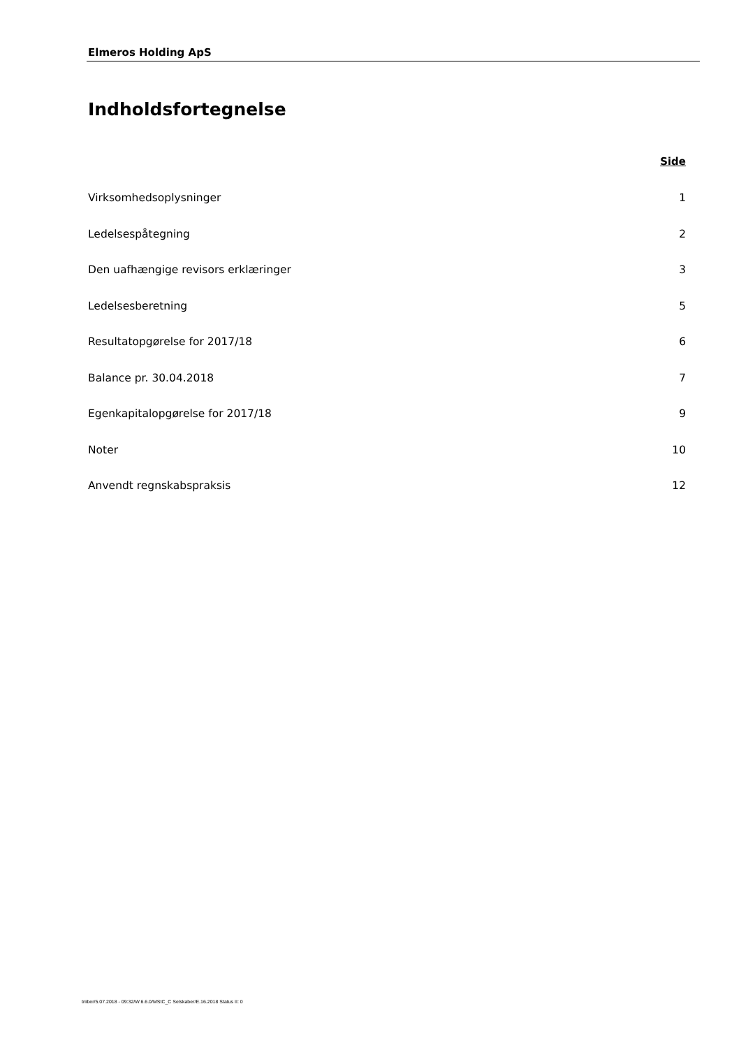Elmeros Holding ApS
Indholdsfortegnelse
Side
Virksomhedsoplysninger 1
Ledelsespåtegning 2
Den uafhængige revisors erklæringer 3
Ledelsesberetning 5
Resultatopgørelse for 2017/18 6
Balance pr. 30.04.2018 7
Egenkapitalopgørelse for 2017/18 9
Noter 10
Anvendt regnskabspraksis 12
triiber/5.07.2018 - 09:32/W.6.6.0/MStC_C Selskaber/E.16.2018 Status II: 0